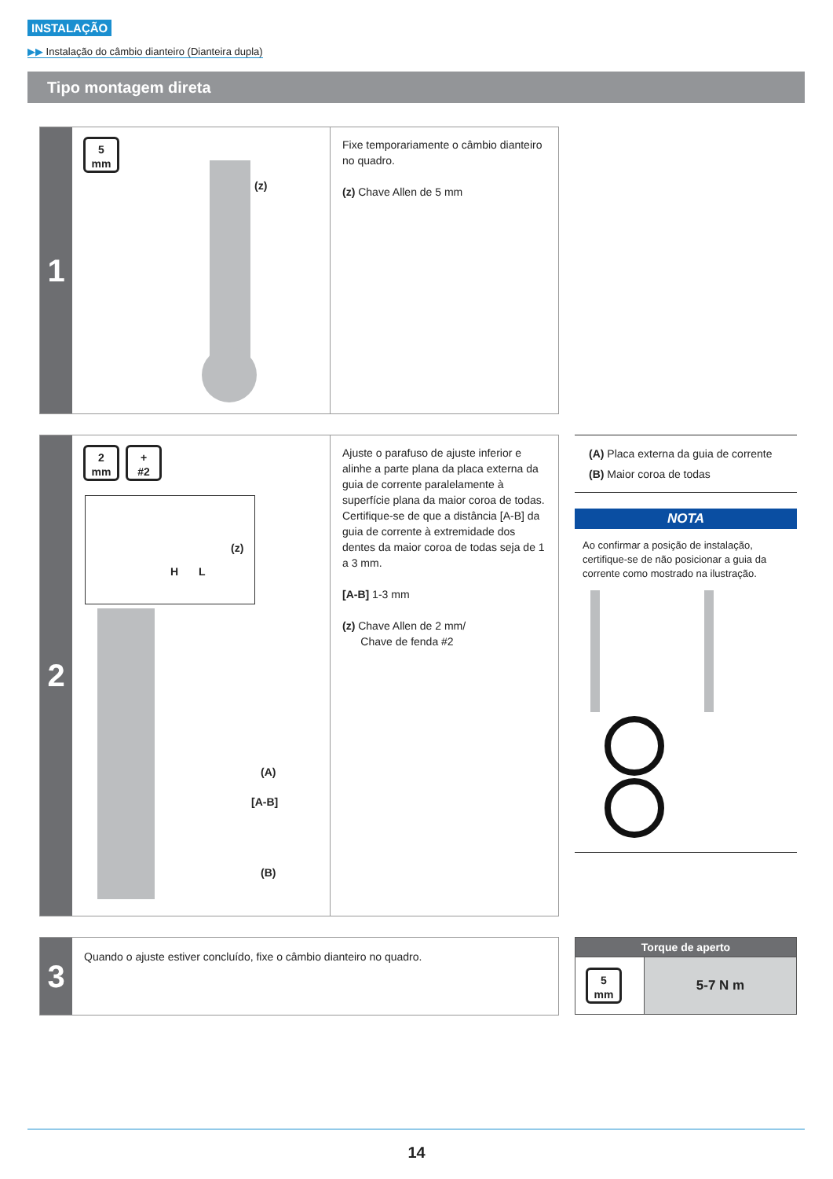INSTALAÇÃO
▶▶ Instalação do câmbio dianteiro (Dianteira dupla)
Tipo montagem direta
1
5
mm
(z)
Fixe temporariamente o câmbio dianteiro no quadro.
(z) Chave Allen de 5 mm
2
2
mm
+
#2
H L
(z)
(A)
[A-B]
(B)
Ajuste o parafuso de ajuste inferior e alinhe a parte plana da placa externa da guia de corrente paralelamente à superfície plana da maior coroa de todas. Certifique-se de que a distância [A-B] da guia de corrente à extremidade dos dentes da maior coroa de todas seja de 1 a 3 mm.
[A-B] 1-3 mm
(z) Chave Allen de 2 mm/
Chave de fenda #2
(A) Placa externa da guia de corrente
(B) Maior coroa de todas
NOTA
Ao confirmar a posição de instalação, certifique-se de não posicionar a guia da corrente como mostrado na ilustração.
3
Quando o ajuste estiver concluído, fixe o câmbio dianteiro no quadro.
| Torque de aperto | |
| --- | --- |
| 5 mm | 5-7 N m |
14